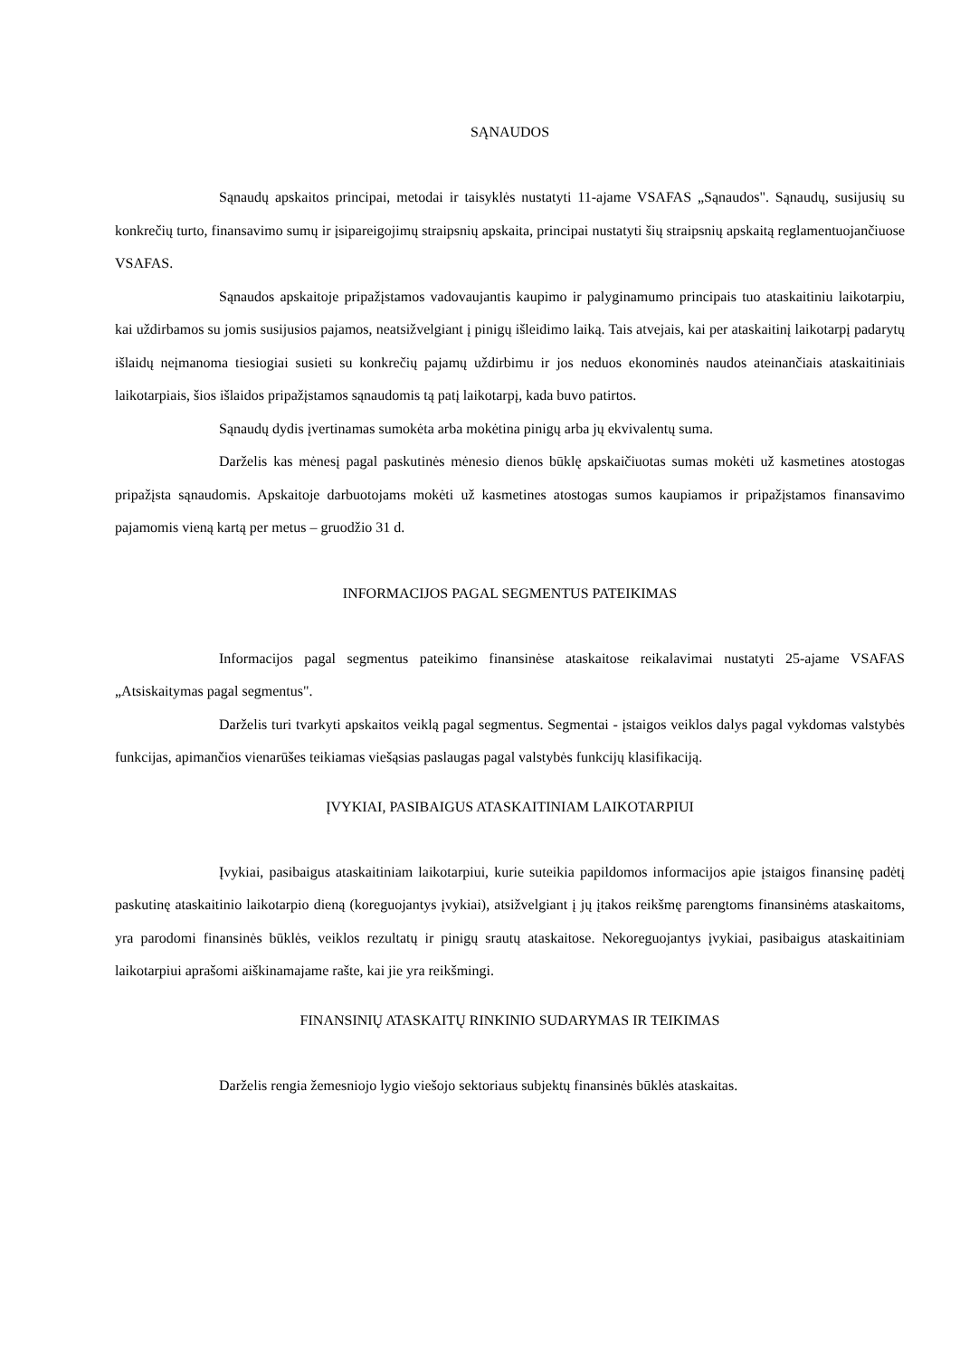SĄNAUDOS
Sąnaudų apskaitos principai, metodai ir taisyklės nustatyti 11-ajame VSAFAS „Sąnaudos". Sąnaudų, susijusių su konkrečių turto, finansavimo sumų ir įsipareigojimų straipsnių apskaita, principai nustatyti šių straipsnių apskaitą reglamentuojančiuose VSAFAS.
Sąnaudos apskaitoje pripažįstamos vadovaujantis kaupimo ir palyginamumo principais tuo ataskaitiniu laikotarpiu, kai uždirbamos su jomis susijusios pajamos, neatsižvelgiant į pinigų išleidimo laiką. Tais atvejais, kai per ataskaitinį laikotarpį padarytų išlaidų neįmanoma tiesiogiai susieti su konkrečių pajamų uždirbimu ir jos neduos ekonominės naudos ateinančiais ataskaitiniais laikotarpiais, šios išlaidos pripažįstamos sąnaudomis tą patį laikotarpį, kada buvo patirtos.
Sąnaudų dydis įvertinamas sumokėta arba mokėtina pinigų arba jų ekvivalentų suma.
Darželis kas mėnesį pagal paskutinės mėnesio dienos būklę apskaičiuotas sumas mokėti už kasmetines atostogas pripažįsta sąnaudomis. Apskaitoje darbuotojams mokėti už kasmetines atostogas sumos kaupiamos ir pripažįstamos finansavimo pajamomis vieną kartą per metus – gruodžio 31 d.
INFORMACIJOS PAGAL SEGMENTUS PATEIKIMAS
Informacijos pagal segmentus pateikimo finansinėse ataskaitose reikalavimai nustatyti 25-ajame VSAFAS „Atsiskaitymas pagal segmentus".
Darželis turi tvarkyti apskaitos veiklą pagal segmentus. Segmentai - įstaigos veiklos dalys pagal vykdomas valstybės funkcijas, apimančios vienarūšes teikiamas viešąsias paslaugas pagal valstybės funkcijų klasifikaciją.
ĮVYKIAI, PASIBAIGUS ATASKAITINIAM LAIKOTARPIUI
Įvykiai, pasibaigus ataskaitiniam laikotarpiui, kurie suteikia papildomos informacijos apie įstaigos finansinę padėtį paskutinę ataskaitinio laikotarpio dieną (koreguojantys įvykiai), atsižvelgiant į jų įtakos reikšmę parengtoms finansinėms ataskaitoms, yra parodomi finansinės būklės, veiklos rezultatų ir pinigų srautų ataskaitose. Nekoreguojantys įvykiai, pasibaigus ataskaitiniam laikotarpiui aprašomi aiškinamajame rašte, kai jie yra reikšmingi.
FINANSINIŲ ATASKAITŲ RINKINIO SUDARYMAS IR TEIKIMAS
Darželis rengia žemesniojo lygio viešojo sektoriaus subjektų finansinės būklės ataskaitas.